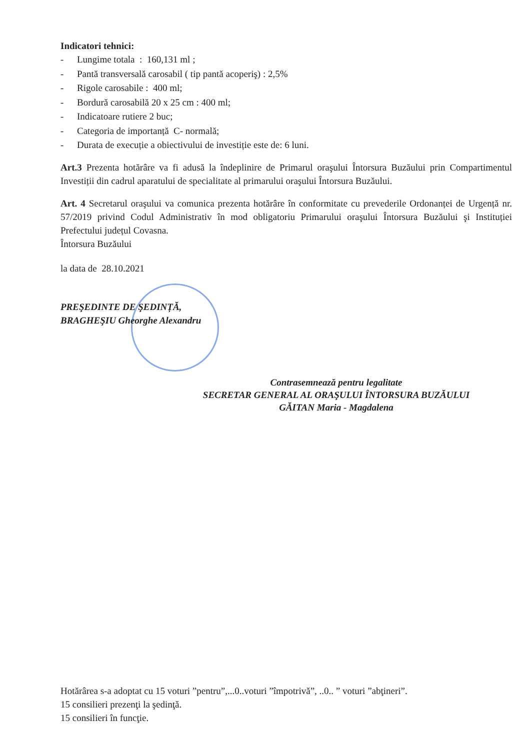Indicatori tehnici:
- Lungime totala : 160,131 ml ;
- Pantă transversală carosabil ( tip pantă acoperiş) : 2,5%
- Rigole carosabile : 400 ml;
- Bordură carosabilă 20 x 25 cm : 400 ml;
- Indicatoare rutiere 2 buc;
- Categoria de importanță C- normală;
- Durata de execuție a obiectivului de investiție este de: 6 luni.
Art.3 Prezenta hotărâre va fi adusă la îndeplinire de Primarul oraşului Întorsura Buzăului prin Compartimentul Investiții din cadrul aparatului de specialitate al primarului oraşului Întorsura Buzăului.
Art. 4 Secretarul oraşului va comunica prezenta hotărâre în conformitate cu prevederile Ordonanței de Urgență nr. 57/2019 privind Codul Administrativ în mod obligatoriu Primarului oraşului Întorsura Buzăului şi Instituției Prefectului județul Covasna.
Întorsura Buzăului
la data de 28.10.2021
PREŞEDINTE DE ŞEDINȚĂ,
BRAGHEŞIU Gheorghe Alexandru
Contrasemnează pentru legalitate
SECRETAR GENERAL AL ORAŞULUI ÎNTORSURA BUZĂULUI
GĂITAN Maria - Magdalena
Hotărârea s-a adoptat cu 15 voturi ”pentru”,...0..voturi ”împotrivă”, ..0.. ” voturi ”abţineri”.
15 consilieri prezenţi la şedinţă.
15 consilieri în funcţie.